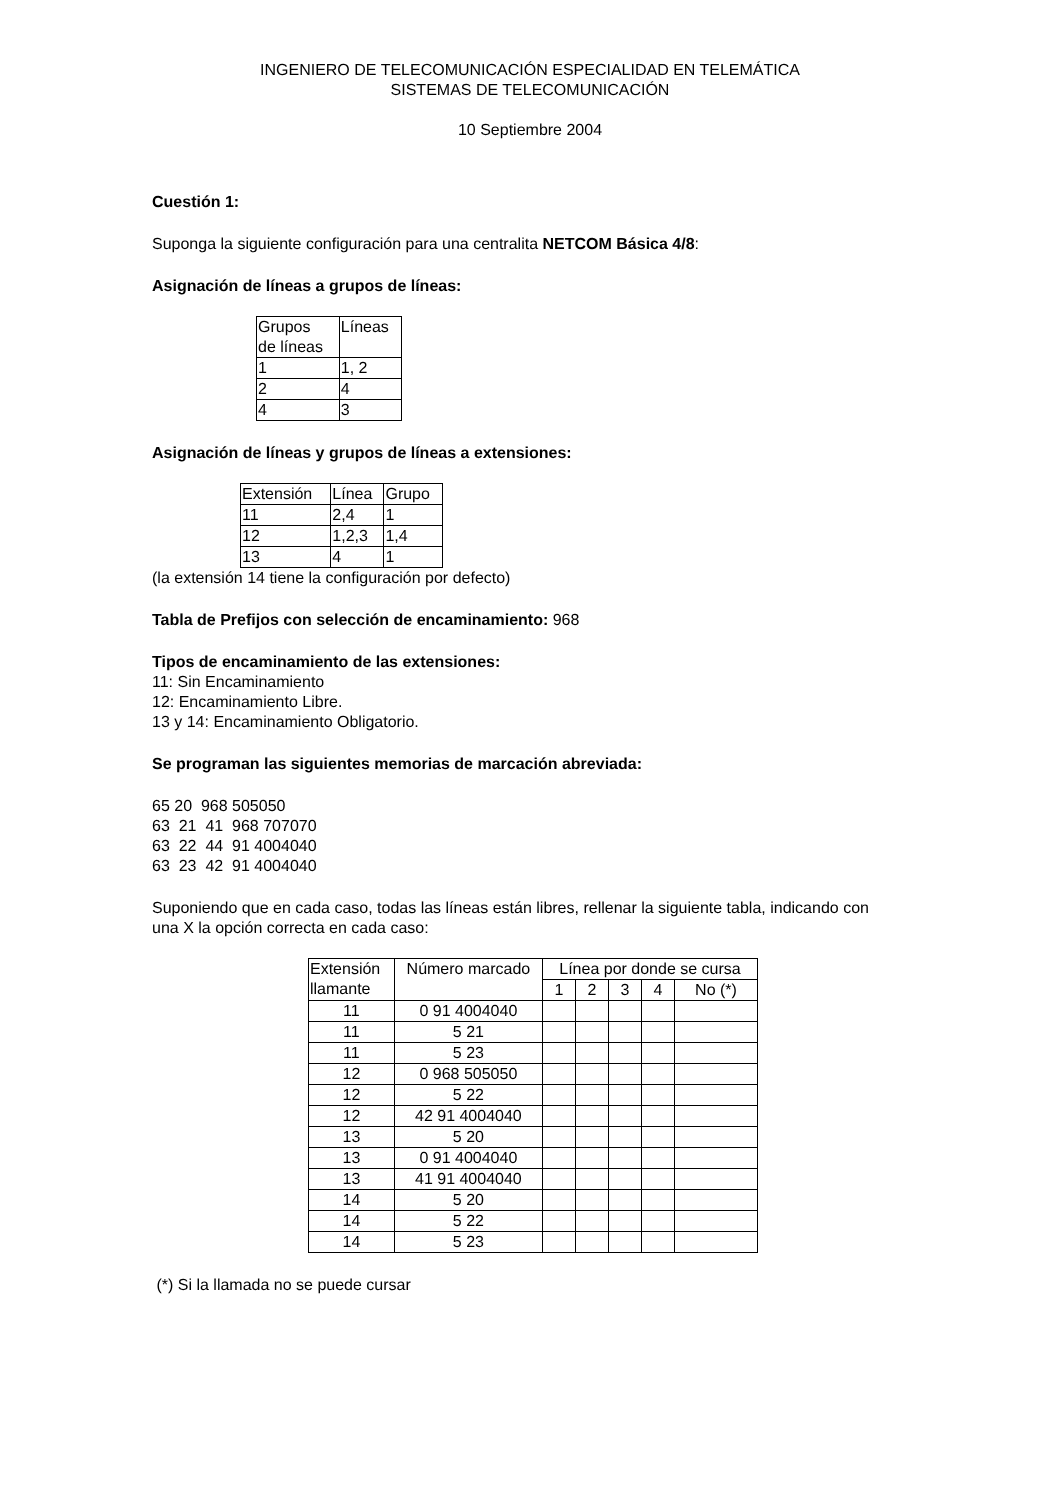INGENIERO DE TELECOMUNICACIÓN ESPECIALIDAD EN TELEMÁTICA
SISTEMAS DE TELECOMUNICACIÓN
10 Septiembre 2004
Cuestión 1:
Suponga la siguiente configuración para una centralita NETCOM Básica 4/8:
Asignación de líneas a grupos de líneas:
| Grupos de líneas | Líneas |
| 1 | 1, 2 |
| 2 | 4 |
| 4 | 3 |
Asignación de líneas y grupos de líneas a extensiones:
| Extensión | Línea | Grupo |
| 11 | 2,4 | 1 |
| 12 | 1,2,3 | 1,4 |
| 13 | 4 | 1 |
(la extensión 14 tiene la configuración por defecto)
Tabla de Prefijos con selección de encaminamiento: 968
Tipos de encaminamiento de las extensiones:
11: Sin Encaminamiento
12: Encaminamiento Libre.
13 y 14: Encaminamiento Obligatorio.
Se programan las siguientes memorias de marcación abreviada:
65 20 968 505050
63 21 41 968 707070
63 22 44 91 4004040
63 23 42 91 4004040
Suponiendo que en cada caso, todas las líneas están libres, rellenar la siguiente tabla, indicando con una X la opción correcta en cada caso:
| Extensión llamante | Número marcado | Línea por donde se cursa | | | | |
| | | 1 | 2 | 3 | 4 | No (*) |
| 11 | 0 91 4004040 | | | | | |
| 11 | 5 21 | | | | | |
| 11 | 5 23 | | | | | |
| 12 | 0 968 505050 | | | | | |
| 12 | 5 22 | | | | | |
| 12 | 42 91 4004040 | | | | | |
| 13 | 5 20 | | | | | |
| 13 | 0 91 4004040 | | | | | |
| 13 | 41 91 4004040 | | | | | |
| 14 | 5 20 | | | | | |
| 14 | 5 22 | | | | | |
| 14 | 5 23 | | | | | |
(*) Si la llamada no se puede cursar